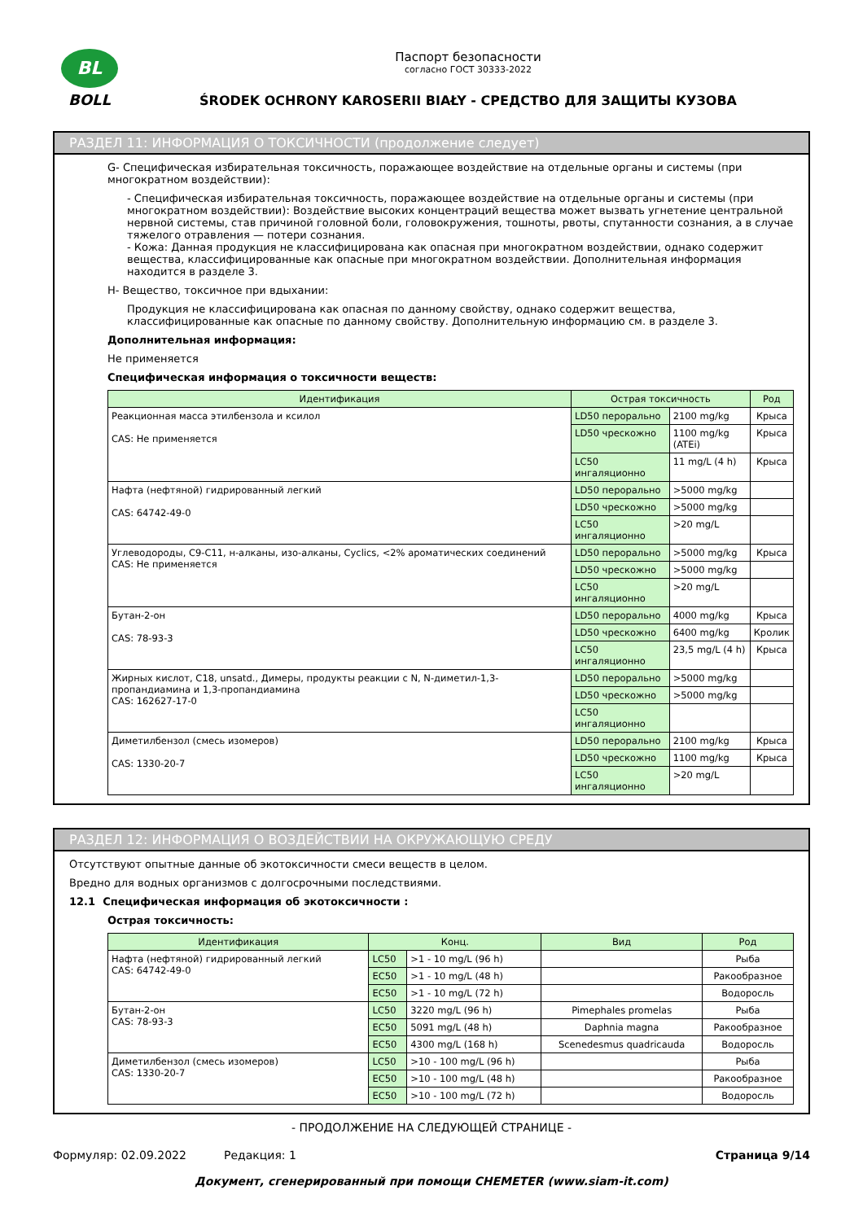BL
BOLL
Паспорт безопасности
согласно ГОСТ 30333-2022
ŚRODEK OCHRONY KAROSERII BIAŁY - СРЕДСТВО ДЛЯ ЗАЩИТЫ КУЗОВА
РАЗДЕЛ 11: ИНФОРМАЦИЯ О ТОКСИЧНОСТИ (продолжение следует)
G- Специфическая избирательная токсичность, поражающее воздействие на отдельные органы и системы (при многократном воздействии):
- Специфическая избирательная токсичность, поражающее воздействие на отдельные органы и системы (при многократном воздействии): Воздействие высоких концентраций вещества может вызвать угнетение центральной нервной системы, став причиной головной боли, головокружения, тошноты, рвоты, спутанности сознания, а в случае тяжелого отравления — потери сознания.
- Кожа: Данная продукция не классифицирована как опасная при многократном воздействии, однако содержит вещества, классифицированные как опасные при многократном воздействии. Дополнительная информация находится в разделе 3.
H- Вещество, токсичное при вдыхании:
Продукция не классифицирована как опасная по данному свойству, однако содержит вещества, классифицированные как опасные по данному свойству. Дополнительную информацию см. в разделе 3.
Дополнительная информация:
Не применяется
Специфическая информация о токсичности веществ:
| Идентификация | Острая токсичность | | Род |
| --- | --- | --- | --- |
| Реакционная масса этилбензола и ксилол CAS: Не применяется | LD50 перорально | 2100 mg/kg | Крыса |
| | LD50 чрескожно | 1100 mg/kg (ATEi) | Крыса |
| | LC50 ингаляционно | 11 mg/L (4 h) | Крыса |
| Нафта (нефтяной) гидрированный легкий CAS: 64742-49-0 | LD50 перорально | >5000 mg/kg | |
| | LD50 чрескожно | >5000 mg/kg | |
| | LC50 ингаляционно | >20 mg/L | |
| Углеводороды, C9-C11, н-алканы, изо-алканы, Cyclics, <2% ароматических соединений CAS: Не применяется | LD50 перорально | >5000 mg/kg | Крыса |
| | LD50 чрескожно | >5000 mg/kg | |
| | LC50 ингаляционно | >20 mg/L | |
| Бутан-2-он CAS: 78-93-3 | LD50 перорально | 4000 mg/kg | Крыса |
| | LD50 чрескожно | 6400 mg/kg | Кролик |
| | LC50 ингаляционно | 23,5 mg/L (4 h) | Крыса |
| Жирных кислот, C18, unsatd., Димеры, продукты реакции с N, N-диметил-1,3-пропандиамина и 1,3-пропандиамина CAS: 162627-17-0 | LD50 перорально | >5000 mg/kg | |
| | LD50 чрескожно | >5000 mg/kg | |
| | LC50 ингаляционно | | |
| Диметилбензол (смесь изомеров) CAS: 1330-20-7 | LD50 перорально | 2100 mg/kg | Крыса |
| | LD50 чрескожно | 1100 mg/kg | Крыса |
| | LC50 ингаляционно | >20 mg/L | |
РАЗДЕЛ 12: ИНФОРМАЦИЯ О ВОЗДЕЙСТВИИ НА ОКРУЖАЮЩУЮ СРЕДУ
Отсутствуют опытные данные об экотоксичности смеси веществ в целом.
Вредно для водных организмов с долгосрочными последствиями.
12.1 Специфическая информация об экотоксичности :
Острая токсичность:
| Идентификация | Конц. | | Вид | Род |
| --- | --- | --- | --- | --- |
| Нафта (нефтяной) гидрированный легкий CAS: 64742-49-0 | LC50 | >1 - 10 mg/L (96 h) | | Рыба |
| | EC50 | >1 - 10 mg/L (48 h) | | Ракообразное |
| | EC50 | >1 - 10 mg/L (72 h) | | Водоросль |
| Бутан-2-он CAS: 78-93-3 | LC50 | 3220 mg/L (96 h) | Pimephales promelas | Рыба |
| | EC50 | 5091 mg/L (48 h) | Daphnia magna | Ракообразное |
| | EC50 | 4300 mg/L (168 h) | Scenedesmus quadricauda | Водоросль |
| Диметилбензол (смесь изомеров) CAS: 1330-20-7 | LC50 | >10 - 100 mg/L (96 h) | | Рыба |
| | EC50 | >10 - 100 mg/L (48 h) | | Ракообразное |
| | EC50 | >10 - 100 mg/L (72 h) | | Водоросль |
- ПРОДОЛЖЕНИЕ НА СЛЕДУЮЩЕЙ СТРАНИЦЕ -
Формуляр: 02.09.2022 Редакция: 1 Страница 9/14
Документ, сгенерированный при помощи CHEMETER (www.siam-it.com)